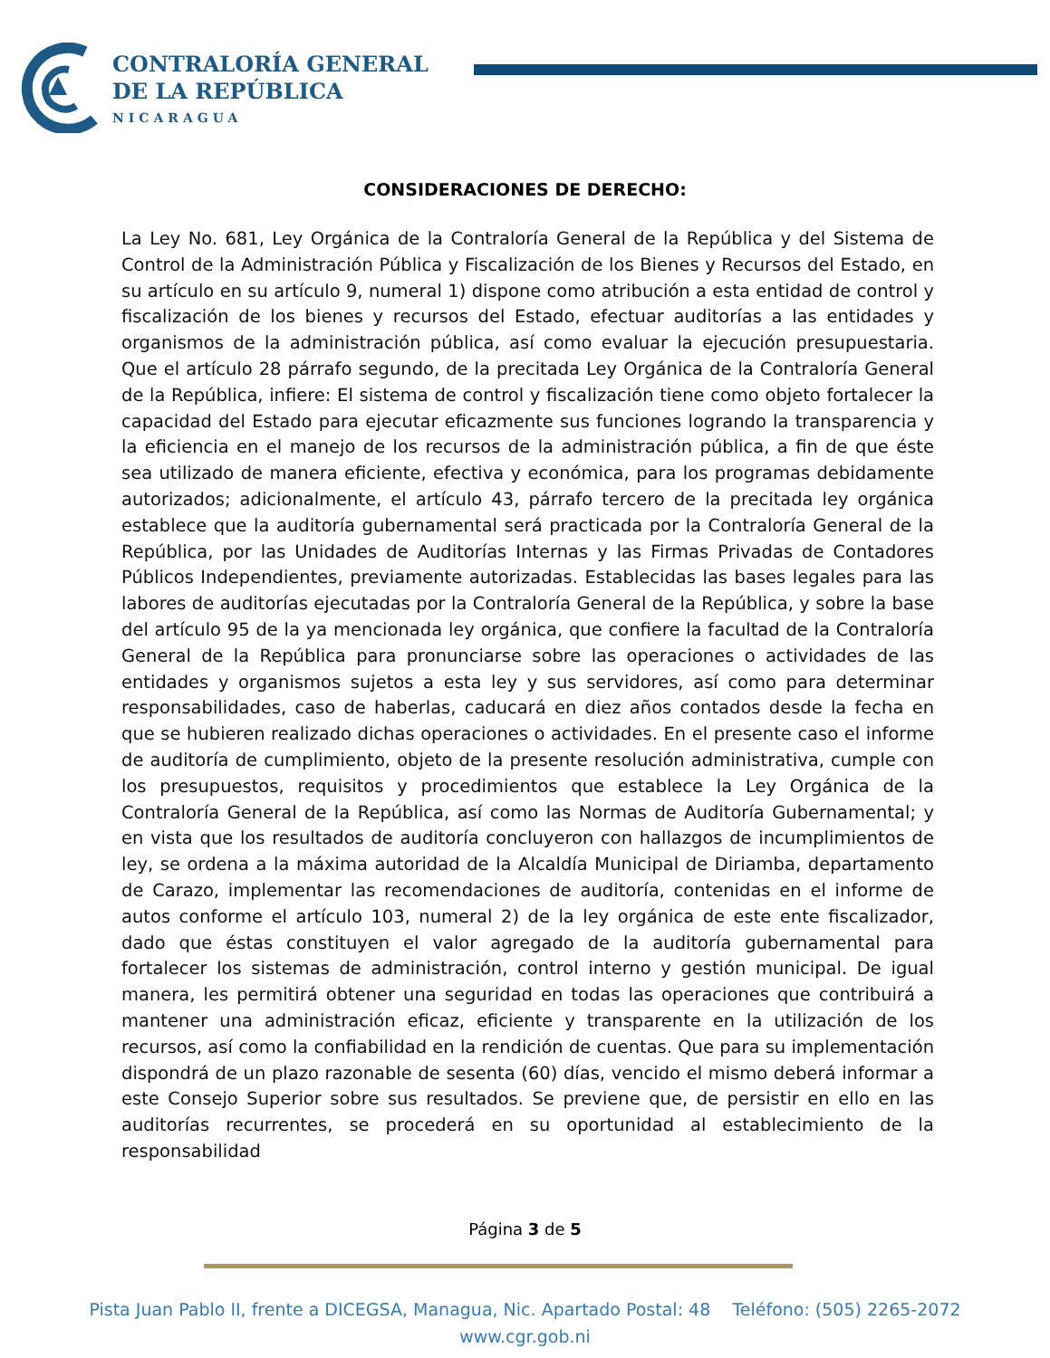CONTRALORÍA GENERAL
DE LA REPÚBLICA
NICARAGUA
CONSIDERACIONES DE DERECHO:
La Ley No. 681, Ley Orgánica de la Contraloría General de la República y del Sistema de Control de la Administración Pública y Fiscalización de los Bienes y Recursos del Estado, en su artículo en su artículo 9, numeral 1) dispone como atribución a esta entidad de control y fiscalización de los bienes y recursos del Estado, efectuar auditorías a las entidades y organismos de la administración pública, así como evaluar la ejecución presupuestaria. Que el artículo 28 párrafo segundo, de la precitada Ley Orgánica de la Contraloría General de la República, infiere: El sistema de control y fiscalización tiene como objeto fortalecer la capacidad del Estado para ejecutar eficazmente sus funciones logrando la transparencia y la eficiencia en el manejo de los recursos de la administración pública, a fin de que éste sea utilizado de manera eficiente, efectiva y económica, para los programas debidamente autorizados; adicionalmente, el artículo 43, párrafo tercero de la precitada ley orgánica establece que la auditoría gubernamental será practicada por la Contraloría General de la República, por las Unidades de Auditorías Internas y las Firmas Privadas de Contadores Públicos Independientes, previamente autorizadas. Establecidas las bases legales para las labores de auditorías ejecutadas por la Contraloría General de la República, y sobre la base del artículo 95 de la ya mencionada ley orgánica, que confiere la facultad de la Contraloría General de la República para pronunciarse sobre las operaciones o actividades de las entidades y organismos sujetos a esta ley y sus servidores, así como para determinar responsabilidades, caso de haberlas, caducará en diez años contados desde la fecha en que se hubieren realizado dichas operaciones o actividades. En el presente caso el informe de auditoría de cumplimiento, objeto de la presente resolución administrativa, cumple con los presupuestos, requisitos y procedimientos que establece la Ley Orgánica de la Contraloría General de la República, así como las Normas de Auditoría Gubernamental; y en vista que los resultados de auditoría concluyeron con hallazgos de incumplimientos de ley, se ordena a la máxima autoridad de la Alcaldía Municipal de Diriamba, departamento de Carazo, implementar las recomendaciones de auditoría, contenidas en el informe de autos conforme el artículo 103, numeral 2) de la ley orgánica de este ente fiscalizador, dado que éstas constituyen el valor agregado de la auditoría gubernamental para fortalecer los sistemas de administración, control interno y gestión municipal. De igual manera, les permitirá obtener una seguridad en todas las operaciones que contribuirá a mantener una administración eficaz, eficiente y transparente en la utilización de los recursos, así como la confiabilidad en la rendición de cuentas. Que para su implementación dispondrá de un plazo razonable de sesenta (60) días, vencido el mismo deberá informar a este Consejo Superior sobre sus resultados. Se previene que, de persistir en ello en las auditorías recurrentes, se procederá en su oportunidad al establecimiento de la responsabilidad
Página 3 de 5
Pista Juan Pablo II, frente a DICEGSA, Managua, Nic. Apartado Postal: 48 Teléfono: (505) 2265-2072
www.cgr.gob.ni